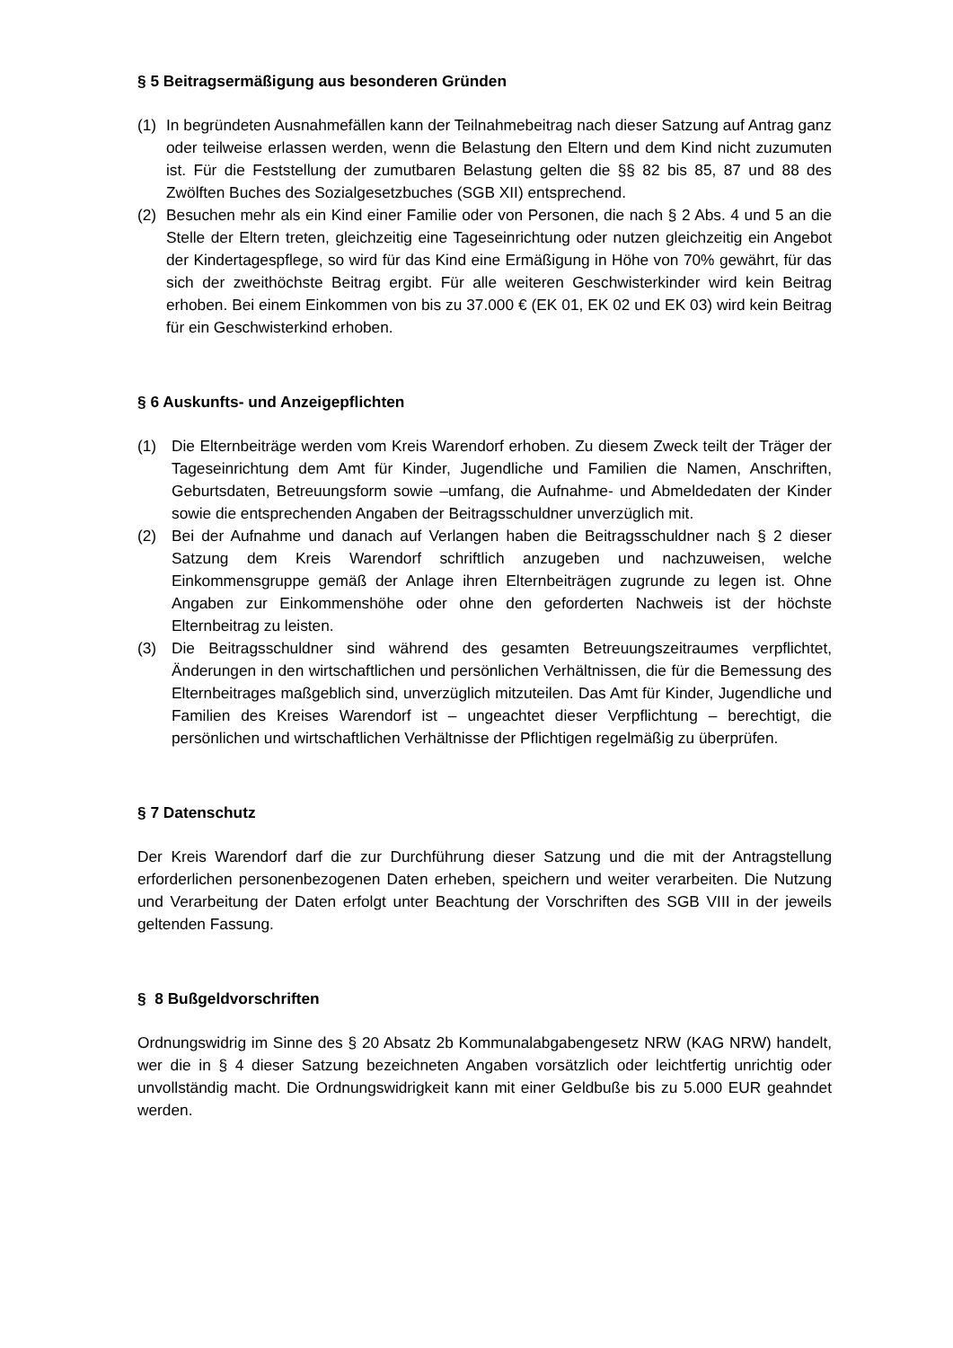§ 5 Beitragsermäßigung aus besonderen Gründen
(1) In begründeten Ausnahmefällen kann der Teilnahmebeitrag nach dieser Satzung auf Antrag ganz oder teilweise erlassen werden, wenn die Belastung den Eltern und dem Kind nicht zuzumuten ist. Für die Feststellung der zumutbaren Belastung gelten die §§ 82 bis 85, 87 und 88 des Zwölften Buches des Sozialgesetzbuches (SGB XII) entsprechend.
(2) Besuchen mehr als ein Kind einer Familie oder von Personen, die nach § 2 Abs. 4 und 5 an die Stelle der Eltern treten, gleichzeitig eine Tageseinrichtung oder nutzen gleichzeitig ein Angebot der Kindertagespflege, so wird für das Kind eine Ermäßigung in Höhe von 70% gewährt, für das sich der zweithöchste Beitrag ergibt. Für alle weiteren Geschwisterkinder wird kein Beitrag erhoben. Bei einem Einkommen von bis zu 37.000 € (EK 01, EK 02 und EK 03) wird kein Beitrag für ein Geschwisterkind erhoben.
§ 6 Auskunfts- und Anzeigepflichten
(1) Die Elternbeiträge werden vom Kreis Warendorf erhoben. Zu diesem Zweck teilt der Träger der Tageseinrichtung dem Amt für Kinder, Jugendliche und Familien die Namen, Anschriften, Geburtsdaten, Betreuungsform sowie –umfang, die Aufnahme- und Abmeldedaten der Kinder sowie die entsprechenden Angaben der Beitragsschuldner unverzüglich mit.
(2) Bei der Aufnahme und danach auf Verlangen haben die Beitragsschuldner nach § 2 dieser Satzung dem Kreis Warendorf schriftlich anzugeben und nachzuweisen, welche Einkommensgruppe gemäß der Anlage ihren Elternbeiträgen zugrunde zu legen ist. Ohne Angaben zur Einkommenshöhe oder ohne den geforderten Nachweis ist der höchste Elternbeitrag zu leisten.
(3) Die Beitragsschuldner sind während des gesamten Betreuungszeitraumes verpflichtet, Änderungen in den wirtschaftlichen und persönlichen Verhältnissen, die für die Bemessung des Elternbeitrages maßgeblich sind, unverzüglich mitzuteilen. Das Amt für Kinder, Jugendliche und Familien des Kreises Warendorf ist – ungeachtet dieser Verpflichtung – berechtigt, die persönlichen und wirtschaftlichen Verhältnisse der Pflichtigen regelmäßig zu überprüfen.
§ 7 Datenschutz
Der Kreis Warendorf darf die zur Durchführung dieser Satzung und die mit der Antragstellung erforderlichen personenbezogenen Daten erheben, speichern und weiter verarbeiten. Die Nutzung und Verarbeitung der Daten erfolgt unter Beachtung der Vorschriften des SGB VIII in der jeweils geltenden Fassung.
§ 8 Bußgeldvorschriften
Ordnungswidrig im Sinne des § 20 Absatz 2b Kommunalabgabengesetz NRW (KAG NRW) handelt, wer die in § 4 dieser Satzung bezeichneten Angaben vorsätzlich oder leichtfertig unrichtig oder unvollständig macht. Die Ordnungswidrigkeit kann mit einer Geldbuße bis zu 5.000 EUR geahndet werden.